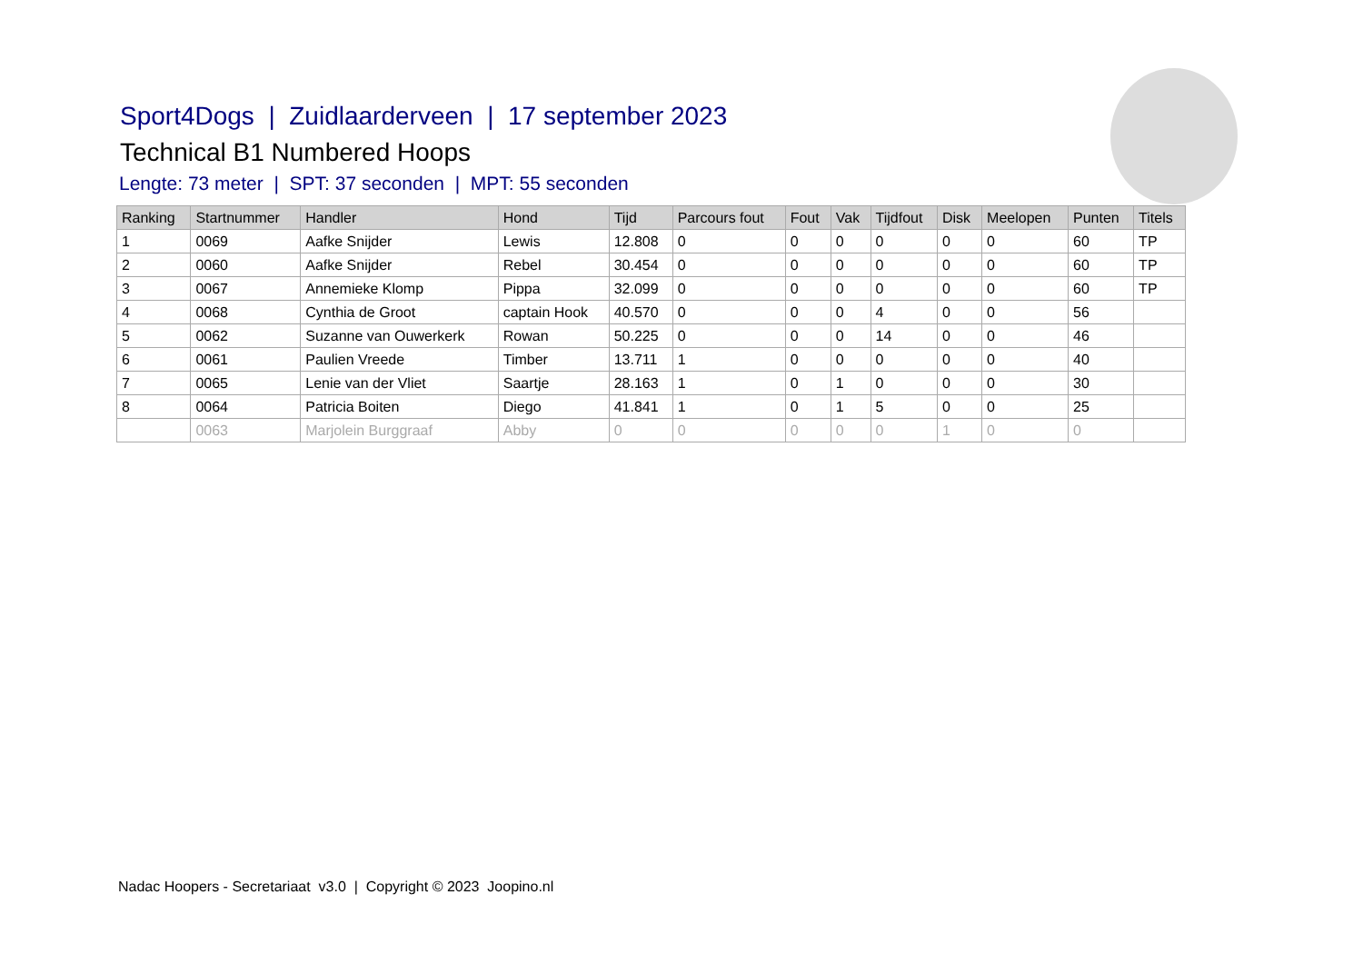Sport4Dogs | Zuidlaarderveen | 17 september 2023
Technical B1 Numbered Hoops
Lengte: 73 meter | SPT: 37 seconden | MPT: 55 seconden
| Ranking | Startnummer | Handler | Hond | Tijd | Parcours fout | Fout | Vak | Tijdfout | Disk | Meelopen | Punten | Titels |
| --- | --- | --- | --- | --- | --- | --- | --- | --- | --- | --- | --- | --- |
| 1 | 0069 | Aafke Snijder | Lewis | 12.808 | 0 | 0 | 0 | 0 | 0 | 0 | 60 | TP |
| 2 | 0060 | Aafke Snijder | Rebel | 30.454 | 0 | 0 | 0 | 0 | 0 | 0 | 60 | TP |
| 3 | 0067 | Annemieke Klomp | Pippa | 32.099 | 0 | 0 | 0 | 0 | 0 | 0 | 60 | TP |
| 4 | 0068 | Cynthia de Groot | captain Hook | 40.570 | 0 | 0 | 0 | 4 | 0 | 0 | 56 | |
| 5 | 0062 | Suzanne van Ouwerkerk | Rowan | 50.225 | 0 | 0 | 0 | 14 | 0 | 0 | 46 | |
| 6 | 0061 | Paulien Vreede | Timber | 13.711 | 1 | 0 | 0 | 0 | 0 | 0 | 40 | |
| 7 | 0065 | Lenie van der Vliet | Saartje | 28.163 | 1 | 0 | 1 | 0 | 0 | 0 | 30 | |
| 8 | 0064 | Patricia Boiten | Diego | 41.841 | 1 | 0 | 1 | 5 | 0 | 0 | 25 | |
| | 0063 | Marjolein Burggraaf | Abby | 0 | 0 | 0 | 0 | 0 | 1 | 0 | 0 | |
Nadac Hoopers - Secretariaat v3.0 | Copyright © 2023 Joopino.nl